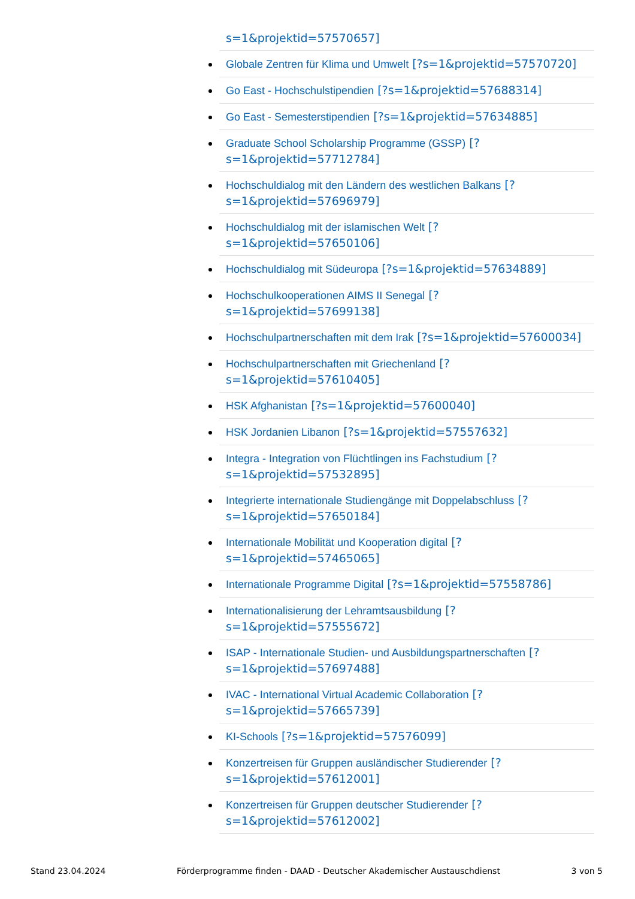s=1&projektid=57570657]
Globale Zentren für Klima und Umwelt [?s=1&projektid=57570720]
Go East - Hochschulstipendien [?s=1&projektid=57688314]
Go East - Semesterstipendien [?s=1&projektid=57634885]
Graduate School Scholarship Programme (GSSP) [?
s=1&projektid=57712784]
Hochschuldialog mit den Ländern des westlichen Balkans [?
s=1&projektid=57696979]
Hochschuldialog mit der islamischen Welt [?
s=1&projektid=57650106]
Hochschuldialog mit Südeuropa [?s=1&projektid=57634889]
Hochschulkooperationen AIMS II Senegal [?
s=1&projektid=57699138]
Hochschulpartnerschaften mit dem Irak [?s=1&projektid=57600034]
Hochschulpartnerschaften mit Griechenland [?
s=1&projektid=57610405]
HSK Afghanistan [?s=1&projektid=57600040]
HSK Jordanien Libanon [?s=1&projektid=57557632]
Integra - Integration von Flüchtlingen ins Fachstudium [?
s=1&projektid=57532895]
Integrierte internationale Studiengänge mit Doppelabschluss [?
s=1&projektid=57650184]
Internationale Mobilität und Kooperation digital [?
s=1&projektid=57465065]
Internationale Programme Digital [?s=1&projektid=57558786]
Internationalisierung der Lehramtsausbildung [?
s=1&projektid=57555672]
ISAP - Internationale Studien- und Ausbildungspartnerschaften [?
s=1&projektid=57697488]
IVAC - International Virtual Academic Collaboration [?
s=1&projektid=57665739]
KI-Schools [?s=1&projektid=57576099]
Konzertreisen für Gruppen ausländischer Studierender [?
s=1&projektid=57612001]
Konzertreisen für Gruppen deutscher Studierender [?
s=1&projektid=57612002]
Stand 23.04.2024 Förderprogramme finden - DAAD - Deutscher Akademischer Austauschdienst 3 von 5